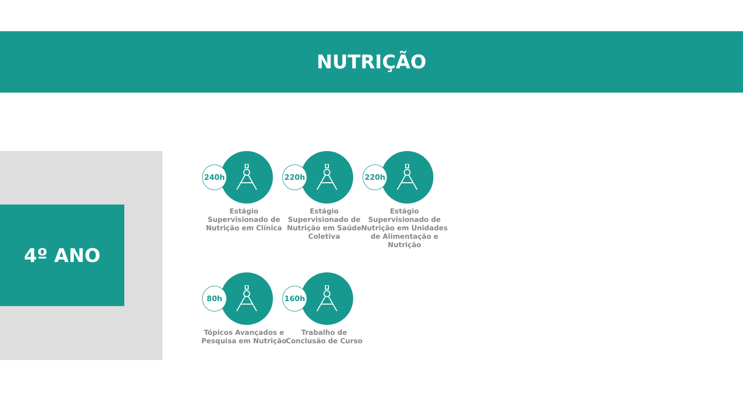NUTRIÇÃO
4º ANO
240h
Estágio Supervisionado de Nutrição em Clínica
220h
Estágio Supervisionado de Nutrição em Saúde Coletiva
220h
Estágio Supervisionado de Nutrição em Unidades de Alimentação e Nutrição
80h
Tópicos Avançados e Pesquisa em Nutrição
160h
Trabalho de Conclusão de Curso